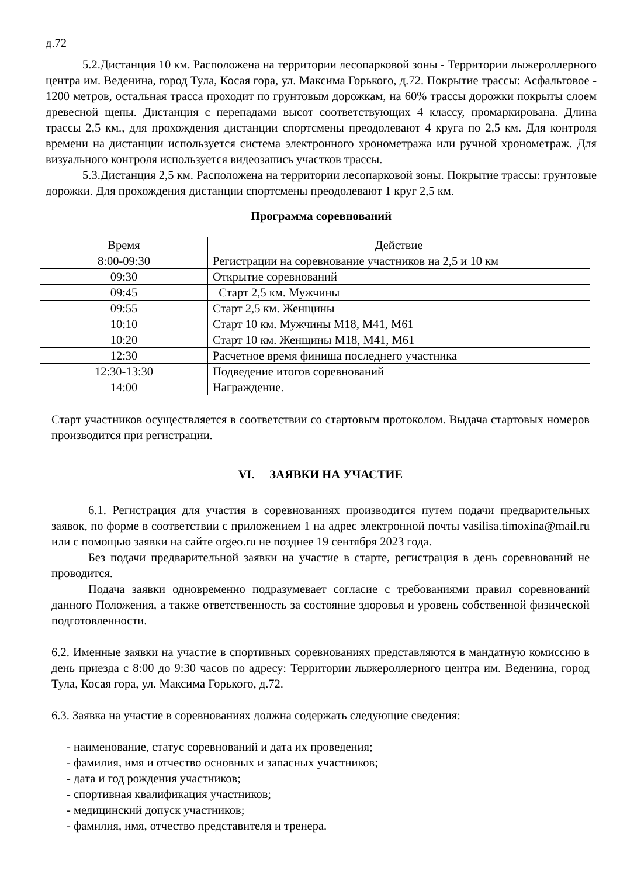д.72
5.2.Дистанция 10 км. Расположена на территории лесопарковой зоны - Территории лыжероллерного центра им. Веденина, город Тула, Косая гора, ул. Максима Горького, д.72. Покрытие трассы: Асфальтовое - 1200 метров, остальная трасса проходит по грунтовым дорожкам, на 60% трассы дорожки покрыты слоем древесной щепы. Дистанция с перепадами высот соответствующих 4 классу, промаркирована. Длина трассы 2,5 км., для прохождения дистанции спортсмены преодолевают 4 круга по 2,5 км. Для контроля времени на дистанции используется система электронного хронометража или ручной хронометраж. Для визуального контроля используется видеозапись участков трассы.
5.3.Дистанция 2,5 км. Расположена на территории лесопарковой зоны. Покрытие трассы: грунтовые дорожки. Для прохождения дистанции спортсмены преодолевают 1 круг 2,5 км.
Программа соревнований
| Время | Действие |
| --- | --- |
| 8:00-09:30 | Регистрации на соревнование участников на 2,5 и 10 км |
| 09:30 | Открытие соревнований |
| 09:45 | Старт 2,5 км. Мужчины |
| 09:55 | Старт 2,5 км. Женщины |
| 10:10 | Старт 10 км. Мужчины М18, М41, М61 |
| 10:20 | Старт 10 км. Женщины М18, М41, М61 |
| 12:30 | Расчетное время финиша последнего участника |
| 12:30-13:30 | Подведение итогов соревнований |
| 14:00 | Награждение. |
Старт участников осуществляется в соответствии со стартовым протоколом. Выдача стартовых номеров производится при регистрации.
VI. ЗАЯВКИ НА УЧАСТИЕ
6.1. Регистрация для участия в соревнованиях производится путем подачи предварительных заявок, по форме в соответствии с приложением 1 на адрес электронной почты vasilisa.timoxina@mail.ru или с помощью заявки на сайте orgeo.ru не позднее 19 сентября 2023 года.
Без подачи предварительной заявки на участие в старте, регистрация в день соревнований не проводится.
Подача заявки одновременно подразумевает согласие с требованиями правил соревнований данного Положения, а также ответственность за состояние здоровья и уровень собственной физической подготовленности.
6.2. Именные заявки на участие в спортивных соревнованиях представляются в мандатную комиссию в день приезда с 8:00 до 9:30 часов по адресу: Территории лыжероллерного центра им. Веденина, город Тула, Косая гора, ул. Максима Горького, д.72.
6.3. Заявка на участие в соревнованиях должна содержать следующие сведения:
- наименование, статус соревнований и дата их проведения;
- фамилия, имя и отчество основных и запасных участников;
- дата и год рождения участников;
- спортивная квалификация участников;
- медицинский допуск участников;
- фамилия, имя, отчество представителя и тренера.